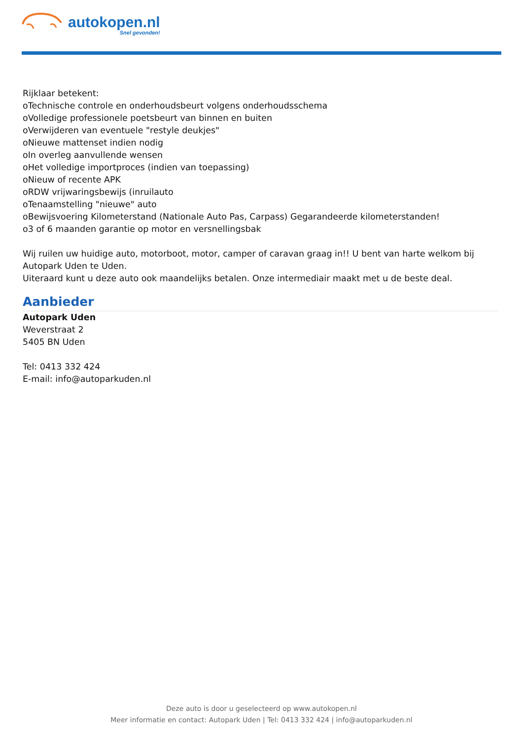autokopen.nl
Snel gevonden!
Rijklaar betekent:
oTechnische controle en onderhoudsbeurt volgens onderhoudsschema
oVolledige professionele poetsbeurt van binnen en buiten
oVerwijderen van eventuele "restyle deukjes"
oNieuwe mattenset indien nodig
oIn overleg aanvullende wensen
oHet volledige importproces (indien van toepassing)
oNieuw of recente APK
oRDW vrijwaringsbewijs (inruilauto
oTenaamstelling "nieuwe" auto
oBewijsvoering Kilometerstand (Nationale Auto Pas, Carpass) Gegarandeerde kilometerstanden!
o3 of 6 maanden garantie op motor en versnellingsbak
Wij ruilen uw huidige auto, motorboot, motor, camper of caravan graag in!! U bent van harte welkom bij Autopark Uden te Uden.
Uiteraard kunt u deze auto ook maandelijks betalen. Onze intermediair maakt met u de beste deal.
Aanbieder
Autopark Uden
Weverstraat 2
5405 BN Uden
Tel: 0413 332 424
E-mail: info@autoparkuden.nl
Deze auto is door u geselecteerd op www.autokopen.nl
Meer informatie en contact: Autopark Uden | Tel: 0413 332 424 | info@autoparkuden.nl